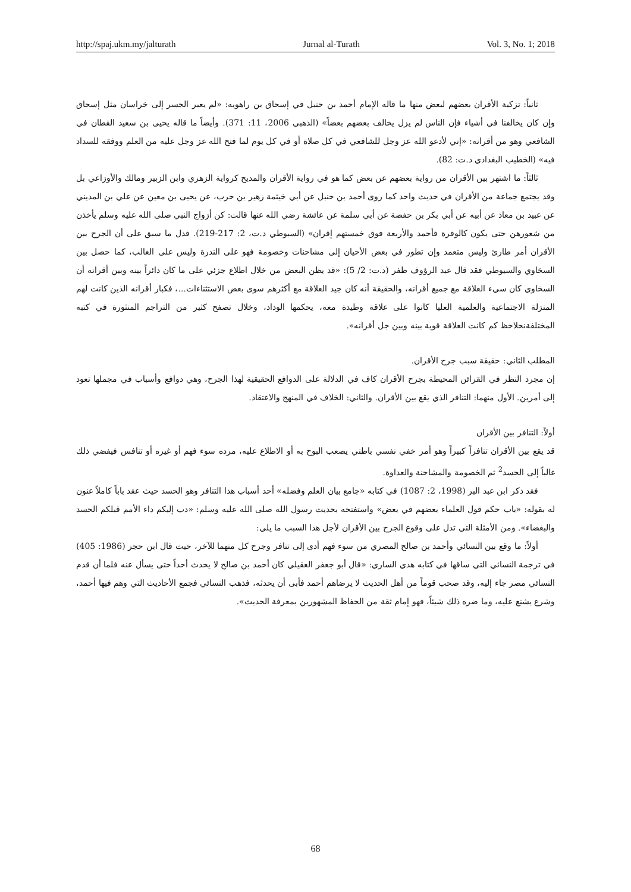http://spaj.ukm.my/jalturath Jurnal al-Turath Vol. 3, No. 1; 2018
ثانياً: تزكية الأقران بعضهم لبعض منها ما قاله الإمام أحمد بن حنبل في إسحاق بن راهويه: «لم يعبر الجسر إلى خراسان مثل إسحاق وإن كان يخالفنا في أشياء فإن الناس لم يزل يخالف بعضهم بعضاً» (الذهبي 2006، 11: 371). وأيضاً ما قاله يحيى بن سعيد القطان في الشافعي وهو من أقرانه: «إني لأدعو الله عز وجل للشافعي في كل صلاة أو في كل يوم لما فتح الله عز وجل عليه من العلم ووفقه للسداد فيه» (الخطيب البغدادي د.ت: 82).
ثالثاً: ما اشتهر بين الأقران من رواية بعضهم عن بعض كما هو في رواية الأقران والمديح كرواية الزهري وابن الزبير ومالك والأوزاعي بل وقد يجتمع جماعة من الأقران في حديث واحد كما روى أحمد بن حنبل عن أبي خيثمة زهير بن حرب، عن يحيى بن معين عن علي بن المديني عن عبيد بن معاذ عن أبيه عن أبي بكر بن حفصة عن أبي سلمة عن عائشة رضي الله عنها قالت: كن أزواج النبي صلى الله عليه وسلم يأخذن من شعورهن حتى يكون كالوفرة فأحمد والأربعة فوق خمستهم إقران» (السيوطي د.ت، 2: 217-219). فدل ما سبق على أن الجرح بين الأقران أمر طارئ وليس متعمد وإن تطور في بعض الأحيان إلى مشاحنات وخصومة فهو على الندرة وليس على الغالب، كما حصل بين السخاوي والسيوطي فقد قال عبد الرؤوف ظفر (د.ت: 2/ 5): «قد يظن البعض من خلال اطلاع جزئي على ما كان دائراً بينه وبين أقرانه أن السخاوي كان سيء العلاقة مع جميع أقرانه، والحقيقة أنه كان جيد العلاقة مع أكثرهم سوى بعض الاستثناءات...، فكبار أقرانه الذين كانت لهم المنزلة الاجتماعية والعلمية العليا كانوا على علاقة وطيدة معه، يحكمها الوداد، وخلال تصفح كثير من التراجم المنثورة في كتبه المختلفةنحلاحظ كم كانت العلاقة قوية بينه وبين جل أقرانه».
المطلب الثاني: حقيقة سبب جرح الأقران.
إن مجرد النظر في القرائن المحيطة بجرح الأقران كاف في الدلالة على الدوافع الحقيقية لهذا الجرح، وهي دوافع وأسباب في مجملها تعود إلى أمرين. الأول منهما: التنافر الذي يقع بين الأقران. والثاني: الخلاف في المنهج والاعتقاد.
أولاً: التنافر بين الأقران
قد يقع بين الأقران تنافراً كبيراً وهو أمر خفي نفسي باطني يصعب البوح به أو الاطلاع عليه، مرده سوء فهم أو غيره أو تنافس فيفضي ذلك غالباً إلى الحسد<sup>2</sup> ثم الخصومة والمشاحنة والعداوة.
فقد ذكر ابن عبد البر (1998، 2: 1087) في كتابه «جامع بيان العلم وفضله» أحد أسباب هذا التنافر وهو الحسد حيث عقد باباً كاملاً عنون له بقوله: «باب حكم قول العلماء بعضهم في بعض» واستفتحه بحديث رسول الله صلى الله عليه وسلم: «دب إليكم داء الأمم قبلكم الحسد والبغضاء». ومن الأمثلة التي تدل على وقوع الجرح بين الأقران لأجل هذا السبب ما يلي:
أولاً: ما وقع بين النسائي وأحمد بن صالح المصري من سوء فهم أدى إلى تنافر وجرح كل منهما للآخر، حيث قال ابن حجر (1986: 405) في ترجمة النسائي التي ساقها في كتابه هدي الساري: «قال أبو جعفر العقيلي كان أحمد بن صالح لا يحدث أحداً حتى يسأل عنه فلما أن قدم النسائي مصر جاء إليه، وقد صحب قوماً من أهل الحديث لا يرضاهم أحمد فأبى أن يحدثه، فذهب النسائي فجمع الأحاديث التي وهم فيها أحمد، وشرع يشنع عليه، وما ضره ذلك شيئاً، فهو إمام ثقة من الحفاظ المشهورين بمعرفة الحديث».
68